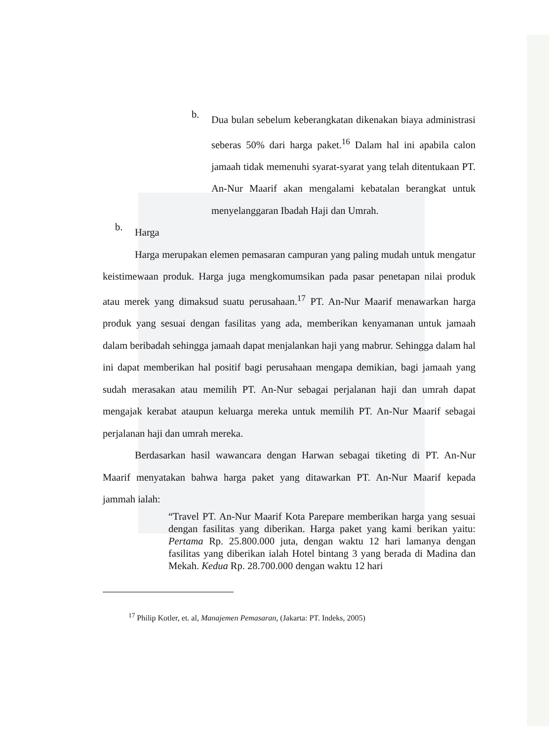b.
Dua bulan sebelum keberangkatan dikenakan biaya administrasi seberas 50% dari harga paket.<sup>16</sup> Dalam hal ini apabila calon jamaah tidak memenuhi syarat-syarat yang telah ditentukaan PT. An-Nur Maarif akan mengalami kebatalan berangkat untuk menyelanggaran Ibadah Haji dan Umrah.
b.
Harga
Harga merupakan elemen pemasaran campuran yang paling mudah untuk mengatur keistimewaan produk. Harga juga mengkomumsikan pada pasar penetapan nilai produk atau merek yang dimaksud suatu perusahaan.<sup>17</sup> PT. An-Nur Maarif menawarkan harga produk yang sesuai dengan fasilitas yang ada, memberikan kenyamanan untuk jamaah dalam beribadah sehingga jamaah dapat menjalankan haji yang mabrur. Sehingga dalam hal ini dapat memberikan hal positif bagi perusahaan mengapa demikian, bagi jamaah yang sudah merasakan atau memilih PT. An-Nur sebagai perjalanan haji dan umrah dapat mengajak kerabat ataupun keluarga mereka untuk memilih PT. An-Nur Maarif sebagai perjalanan haji dan umrah mereka.
Berdasarkan hasil wawancara dengan Harwan sebagai tiketing di PT. An-Nur Maarif menyatakan bahwa harga paket yang ditawarkan PT. An-Nur Maarif kepada jammah ialah:
“Travel PT. An-Nur Maarif Kota Parepare memberikan harga yang sesuai dengan fasilitas yang diberikan. Harga paket yang kami berikan yaitu: Pertama Rp. 25.800.000 juta, dengan waktu 12 hari lamanya dengan fasilitas yang diberikan ialah Hotel bintang 3 yang berada di Madina dan Mekah. Kedua Rp. 28.700.000 dengan waktu 12 hari
<sup>17</sup> Philip Kotler, et. al, Manajemen Pemasaran, (Jakarta: PT. Indeks, 2005)